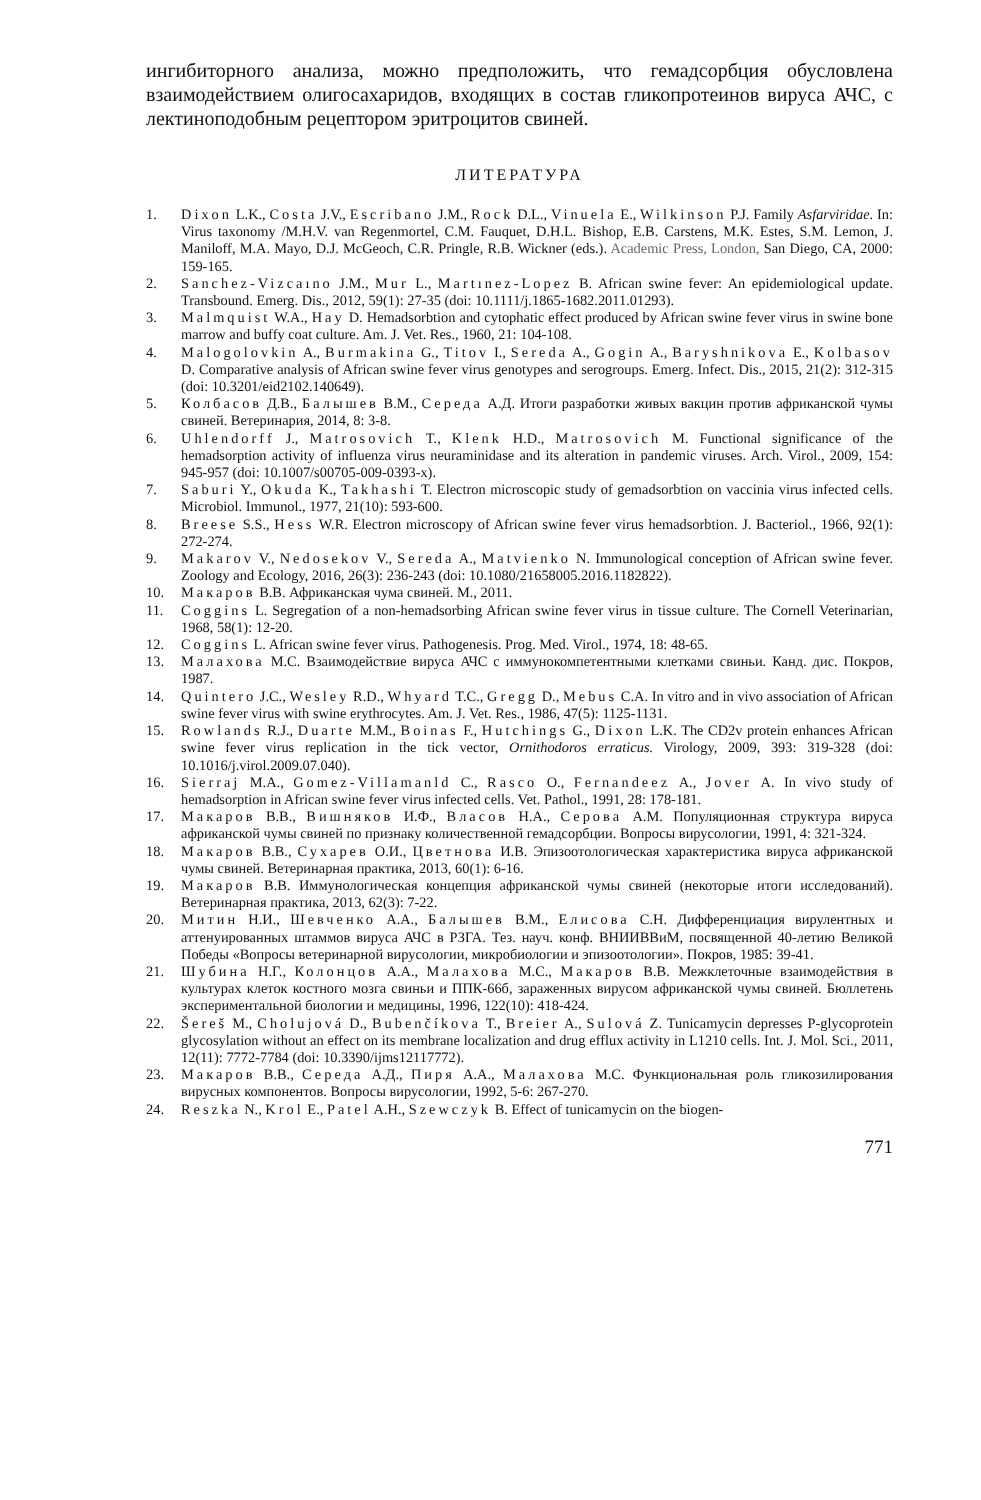ингибиторного анализа, можно предположить, что гемадсорбция обусловлена взаимодействием олигосахаридов, входящих в состав гликопротеинов вируса АЧС, с лектиноподобным рецептором эритроцитов свиней.
ЛИТЕРАТУРА
1. Dixon L.K., Costa J.V., Escribano J.M., Rock D.L., Vinuela E., Wilkinson P.J. Family Asfarviridae. In: Virus taxonomy /M.H.V. van Regenmortel, C.M. Fauquet, D.H.L. Bishop, E.B. Carstens, M.K. Estes, S.M. Lemon, J. Maniloff, M.A. Mayo, D.J. McGeoch, C.R. Pringle, R.B. Wickner (eds.). Academic Press, London, San Diego, CA, 2000: 159-165.
2. Sanchez-Vizcaıno J.M., Mur L., Martınez-Lopez B. African swine fever: An epidemiological update. Transbound. Emerg. Dis., 2012, 59(1): 27-35 (doi: 10.1111/j.1865-1682.2011.01293).
3. Malmquist W.A., Hay D. Hemadsorbtion and cytophatic effect produced by African swine fever virus in swine bone marrow and buffy coat culture. Am. J. Vet. Res., 1960, 21: 104-108.
4. Malogolovkin A., Burmakina G., Titov I., Sereda A., Gogin A., Baryshnikova E., Kolbasov D. Comparative analysis of African swine fever virus genotypes and serogroups. Emerg. Infect. Dis., 2015, 21(2): 312-315 (doi: 10.3201/eid2102.140649).
5. Колбасов Д.В., Балышев В.М., Середа А.Д. Итоги разработки живых вакцин против африканской чумы свиней. Ветеринария, 2014, 8: 3-8.
6. Uhlendorff J., Matrosovich T., Klenk H.D., Matrosovich M. Functional significance of the hemadsorption activity of influenza virus neuraminidase and its alteration in pandemic viruses. Arch. Virol., 2009, 154: 945-957 (doi: 10.1007/s00705-009-0393-x).
7. Saburi Y., Okuda K., Takhashi T. Electron microscopic study of gemadsorbtion on vaccinia virus infected cells. Microbiol. Immunol., 1977, 21(10): 593-600.
8. Breese S.S., Hess W.R. Electron microscopy of African swine fever virus hemadsorbtion. J. Bacteriol., 1966, 92(1): 272-274.
9. Makarov V., Nedosekov V., Sereda A., Matvienko N. Immunological conception of African swine fever. Zoology and Ecology, 2016, 26(3): 236-243 (doi: 10.1080/21658005.2016.1182822).
10. Макаров В.В. Африканская чума свиней. М., 2011.
11. Coggins L. Segregation of a non-hemadsorbing African swine fever virus in tissue culture. The Cornell Veterinarian, 1968, 58(1): 12-20.
12. Coggins L. African swine fever virus. Pathogenesis. Prog. Med. Virol., 1974, 18: 48-65.
13. Малахова М.С. Взаимодействие вируса АЧС с иммунокомпетентными клетками свиньи. Канд. дис. Покров, 1987.
14. Quintero J.C., Wesley R.D., Whyard T.C., Gregg D., Mebus C.A. In vitro and in vivo association of African swine fever virus with swine erythrocytes. Am. J. Vet. Res., 1986, 47(5): 1125-1131.
15. Rowlands R.J., Duarte M.M., Boinas F., Hutchings G., Dixon L.K. The CD2v protein enhances African swine fever virus replication in the tick vector, Ornithodoros erraticus. Virology, 2009, 393: 319-328 (doi: 10.1016/j.virol.2009.07.040).
16. Sierraj M.A., Gomez-Villamanld C., Rasco O., Fernandeez A., Jover A. In vivo study of hemadsorption in African swine fever virus infected cells. Vet. Pathol., 1991, 28: 178-181.
17. Макаров В.В., Вишняков И.Ф., Власов Н.А., Серова А.М. Популяционная структура вируса африканской чумы свиней по признаку количественной гемадсорбции. Вопросы вирусологии, 1991, 4: 321-324.
18. Макаров В.В., Сухарев О.И., Цветнова И.В. Эпизоотологическая характеристика вируса африканской чумы свиней. Ветеринарная практика, 2013, 60(1): 6-16.
19. Макаров В.В. Иммунологическая концепция африканской чумы свиней (некоторые итоги исследований). Ветеринарная практика, 2013, 62(3): 7-22.
20. Митин Н.И., Шевченко А.А., Балышев В.М., Елисова С.Н. Дифференциация вирулентных и аттенуированных штаммов вируса АЧС в РЗГА. Тез. науч. конф. ВНИИВВиМ, посвященной 40-летию Великой Победы «Вопросы ветеринарной вирусологии, микробиологии и эпизоотологии». Покров, 1985: 39-41.
21. Шубина Н.Г., Колонцов А.А., Малахова М.С., Макаров В.В. Межклеточные взаимодействия в культурах клеток костного мозга свиньи и ППК-66б, зараженных вирусом африканской чумы свиней. Бюллетень экспериментальной биологии и медицины, 1996, 122(10): 418-424.
22. Šereš M., Cholujová D., Bubenčíkova T., Breier A., Sulová Z. Tunicamycin depresses P-glycoprotein glycosylation without an effect on its membrane localization and drug efflux activity in L1210 cells. Int. J. Mol. Sci., 2011, 12(11): 7772-7784 (doi: 10.3390/ijms12117772).
23. Макаров В.В., Середа А.Д., Пиря А.А., Малахова М.С. Функциональная роль гликозилирования вирусных компонентов. Вопросы вирусологии, 1992, 5-6: 267-270.
24. Reszka N., Krol E., Patel A.H., Szewczyk B. Effect of tunicamycin on the biogen-
771